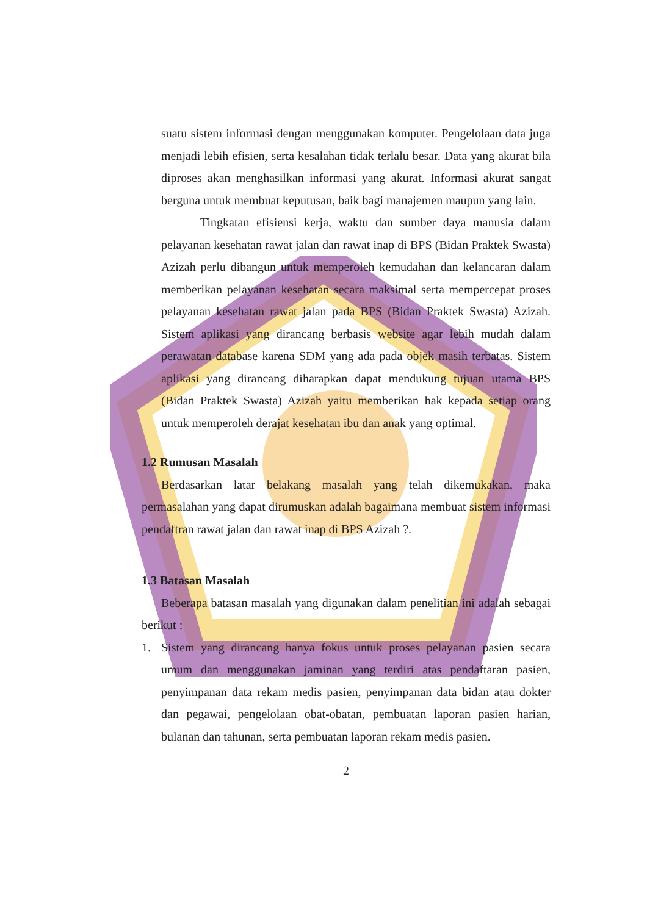suatu sistem informasi dengan menggunakan komputer. Pengelolaan data juga menjadi lebih efisien, serta kesalahan tidak terlalu besar. Data yang akurat bila diproses akan menghasilkan informasi yang akurat. Informasi akurat sangat berguna untuk membuat keputusan, baik bagi manajemen maupun yang lain.
Tingkatan efisiensi kerja, waktu dan sumber daya manusia dalam pelayanan kesehatan rawat jalan dan rawat inap di BPS (Bidan Praktek Swasta) Azizah perlu dibangun untuk memperoleh kemudahan dan kelancaran dalam memberikan pelayanan kesehatan secara maksimal serta mempercepat proses pelayanan kesehatan rawat jalan pada BPS (Bidan Praktek Swasta) Azizah. Sistem aplikasi yang dirancang berbasis website agar lebih mudah dalam perawatan database karena SDM yang ada pada objek masih terbatas. Sistem aplikasi yang dirancang diharapkan dapat mendukung tujuan utama BPS (Bidan Praktek Swasta) Azizah yaitu memberikan hak kepada setiap orang untuk memperoleh derajat kesehatan ibu dan anak yang optimal.
1.2 Rumusan Masalah
Berdasarkan latar belakang masalah yang telah dikemukakan, maka permasalahan yang dapat dirumuskan adalah bagaimana membuat sistem informasi pendaftran rawat jalan dan rawat inap di BPS Azizah ?.
1.3 Batasan Masalah
Beberapa batasan masalah yang digunakan dalam penelitian ini adalah sebagai berikut :
1. Sistem yang dirancang hanya fokus untuk proses pelayanan pasien secara umum dan menggunakan jaminan yang terdiri atas pendaftaran pasien, penyimpanan data rekam medis pasien, penyimpanan data bidan atau dokter dan pegawai, pengelolaan obat-obatan, pembuatan laporan pasien harian, bulanan dan tahunan, serta pembuatan laporan rekam medis pasien.
2